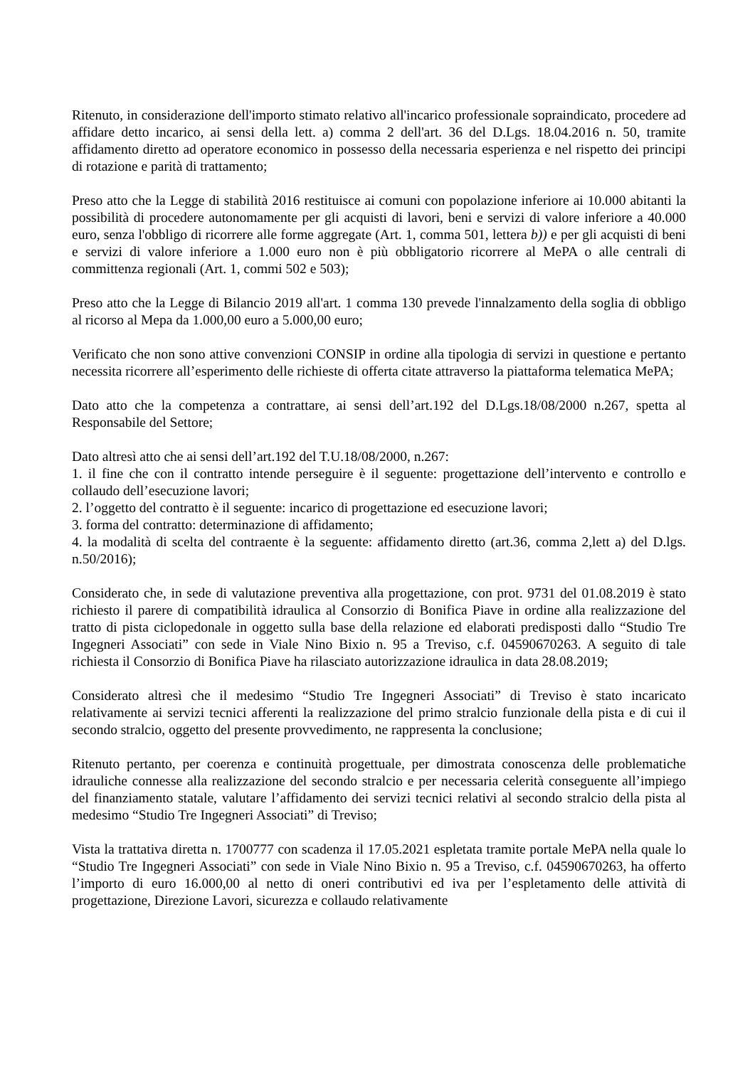Ritenuto, in considerazione dell'importo stimato relativo all'incarico professionale sopraindicato, procedere ad affidare detto incarico, ai sensi della lett. a) comma 2 dell'art. 36 del D.Lgs. 18.04.2016 n. 50, tramite affidamento diretto ad operatore economico in possesso della necessaria esperienza e nel rispetto dei principi di rotazione e parità di trattamento;
Preso atto che la Legge di stabilità 2016 restituisce ai comuni con popolazione inferiore ai 10.000 abitanti la possibilità di procedere autonomamente per gli acquisti di lavori, beni e servizi di valore inferiore a 40.000 euro, senza l'obbligo di ricorrere alle forme aggregate (Art. 1, comma 501, lettera b)) e per gli acquisti di beni e servizi di valore inferiore a 1.000 euro non è più obbligatorio ricorrere al MePA o alle centrali di committenza regionali (Art. 1, commi 502 e 503);
Preso atto che la Legge di Bilancio 2019 all'art. 1 comma 130 prevede l'innalzamento della soglia di obbligo al ricorso al Mepa da 1.000,00 euro a 5.000,00 euro;
Verificato che non sono attive convenzioni CONSIP in ordine alla tipologia di servizi in questione e pertanto necessita ricorrere all’esperimento delle richieste di offerta citate attraverso la piattaforma telematica MePA;
Dato atto che la competenza a contrattare, ai sensi dell’art.192 del D.Lgs.18/08/2000 n.267, spetta al Responsabile del Settore;
Dato altresì atto che ai sensi dell’art.192 del T.U.18/08/2000, n.267:
1. il fine che con il contratto intende perseguire è il seguente: progettazione dell’intervento e controllo e collaudo dell’esecuzione lavori;
2. l’oggetto del contratto è il seguente: incarico di progettazione ed esecuzione lavori;
3. forma del contratto: determinazione di affidamento;
4. la modalità di scelta del contraente è la seguente: affidamento diretto (art.36, comma 2,lett a) del D.lgs. n.50/2016);
Considerato che, in sede di valutazione preventiva alla progettazione, con prot. 9731 del 01.08.2019 è stato richiesto il parere di compatibilità idraulica al Consorzio di Bonifica Piave in ordine alla realizzazione del tratto di pista ciclopedonale in oggetto sulla base della relazione ed elaborati predisposti dallo “Studio Tre Ingegneri Associati” con sede in Viale Nino Bixio n. 95 a Treviso, c.f. 04590670263. A seguito di tale richiesta il Consorzio di Bonifica Piave ha rilasciato autorizzazione idraulica in data 28.08.2019;
Considerato altresì che il medesimo “Studio Tre Ingegneri Associati” di Treviso è stato incaricato relativamente ai servizi tecnici afferenti la realizzazione del primo stralcio funzionale della pista e di cui il secondo stralcio, oggetto del presente provvedimento, ne rappresenta la conclusione;
Ritenuto pertanto, per coerenza e continuità progettuale, per dimostrata conoscenza delle problematiche idrauliche connesse alla realizzazione del secondo stralcio e per necessaria celerità conseguente all’impiego del finanziamento statale, valutare l’affidamento dei servizi tecnici relativi al secondo stralcio della pista al medesimo “Studio Tre Ingegneri Associati” di Treviso;
Vista la trattativa diretta n. 1700777 con scadenza il 17.05.2021 espletata tramite portale MePA nella quale lo “Studio Tre Ingegneri Associati” con sede in Viale Nino Bixio n. 95 a Treviso, c.f. 04590670263, ha offerto l’importo di euro 16.000,00 al netto di oneri contributivi ed iva per l’espletamento delle attività di progettazione, Direzione Lavori, sicurezza e collaudo relativamente